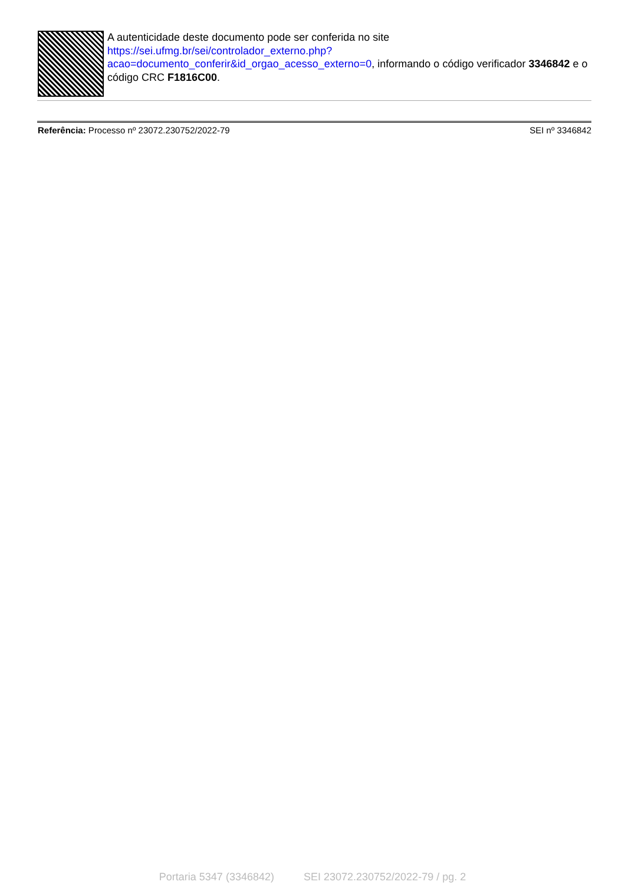A autenticidade deste documento pode ser conferida no site
https://sei.ufmg.br/sei/controlador_externo.php?
acao=documento_conferir&id_orgao_acesso_externo=0, informando o código verificador 3346842 e o código CRC F1816C00.
Referência: Processo nº 23072.230752/2022-79 SEI nº 3346842
Portaria 5347 (3346842) SEI 23072.230752/2022-79 / pg. 2